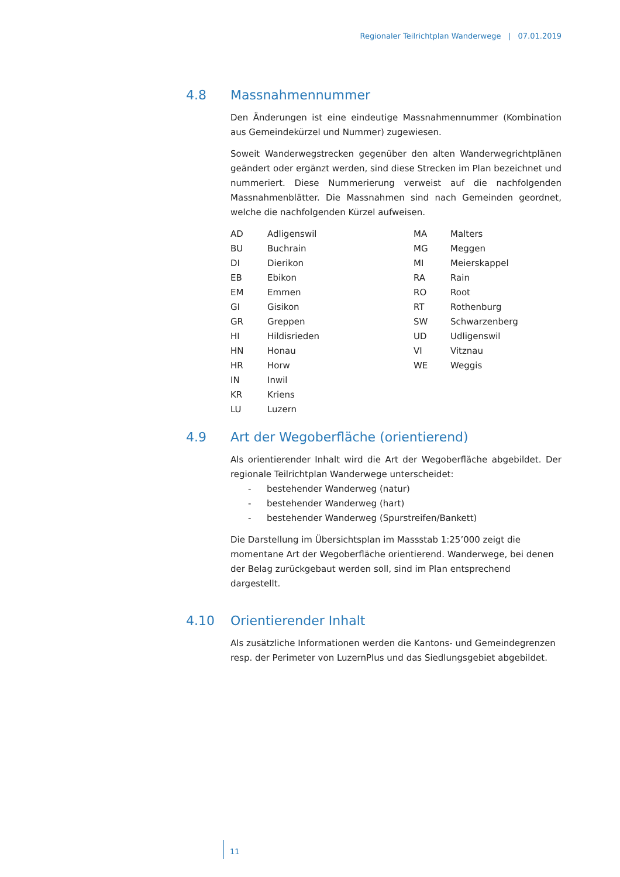Regionaler Teilrichtplan Wanderwege | 07.01.2019
4.8 Massnahmennummer
Den Änderungen ist eine eindeutige Massnahmennummer (Kombination aus Gemeindekürzel und Nummer) zugewiesen.
Soweit Wanderwegstrecken gegenüber den alten Wanderwegrichtplänen geändert oder ergänzt werden, sind diese Strecken im Plan bezeichnet und nummeriert. Diese Nummerierung verweist auf die nachfolgenden Massnahmenblätter. Die Massnahmen sind nach Gemeinden geordnet, welche die nachfolgenden Kürzel aufweisen.
| AD | Adligenswil | MA | Malters |
| BU | Buchrain | MG | Meggen |
| DI | Dierikon | MI | Meierskappel |
| EB | Ebikon | RA | Rain |
| EM | Emmen | RO | Root |
| GI | Gisikon | RT | Rothenburg |
| GR | Greppen | SW | Schwarzenberg |
| HI | Hildisrieden | UD | Udligenswil |
| HN | Honau | VI | Vitznau |
| HR | Horw | WE | Weggis |
| IN | Inwil | | |
| KR | Kriens | | |
| LU | Luzern | | |
4.9 Art der Wegoberfläche (orientierend)
Als orientierender Inhalt wird die Art der Wegoberfläche abgebildet. Der regionale Teilrichtplan Wanderwege unterscheidet:
- bestehender Wanderweg (natur)
- bestehender Wanderweg (hart)
- bestehender Wanderweg (Spurstreifen/Bankett)
Die Darstellung im Übersichtsplan im Massstab 1:25’000 zeigt die momentane Art der Wegoberfläche orientierend. Wanderwege, bei denen der Belag zurückgebaut werden soll, sind im Plan entsprechend dargestellt.
4.10 Orientierender Inhalt
Als zusätzliche Informationen werden die Kantons- und Gemeindegrenzen resp. der Perimeter von LuzernPlus und das Siedlungsgebiet abgebildet.
11